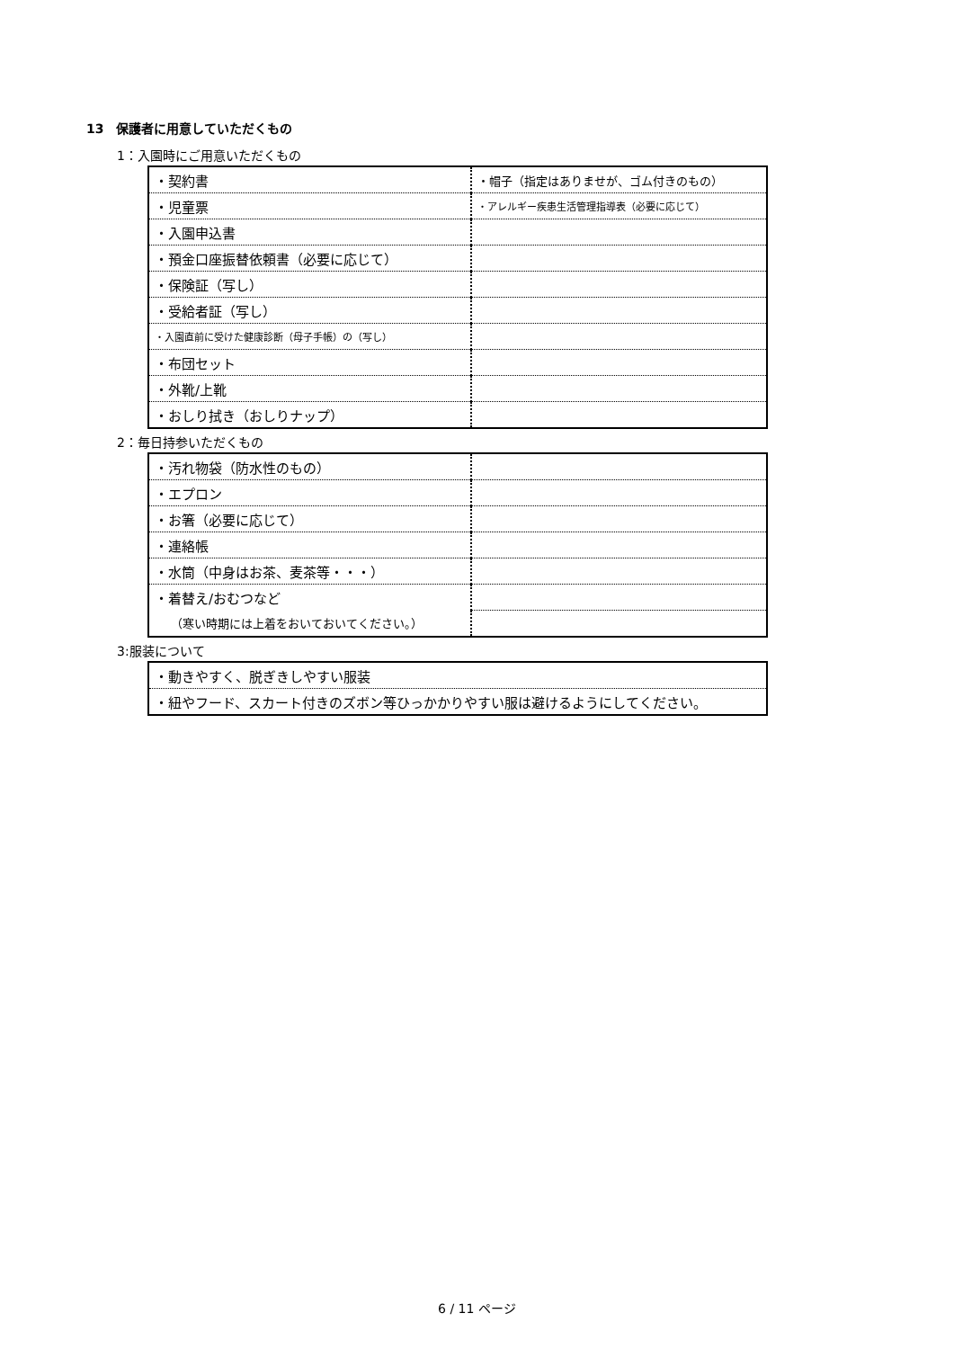13　保護者に用意していただくもの
1：入園時にご用意いただくもの
| ・契約書 | ・帽子（指定はありませが、ゴム付きのもの） |
| ・児童票 | ・アレルギー疾患生活管理指導表（必要に応じて） |
| ・入園申込書 | |
| ・預金口座振替依頼書（必要に応じて） | |
| ・保険証（写し） | |
| ・受給者証（写し） | |
| ・入園直前に受けた健康診断（母子手帳）の（写し） | |
| ・布団セット | |
| ・外靴/上靴 | |
| ・おしり拭き（おしりナップ） | |
2：毎日持参いただくもの
| ・汚れ物袋（防水性のもの） | |
| ・エプロン | |
| ・お箸（必要に応じて） | |
| ・連絡帳 | |
| ・水筒（中身はお茶、麦茶等・・・） | |
| ・着替え/おむつなど | |
| （寒い時期には上着をおいておいてください。） | |
3:服装について
| ・動きやすく、脱ぎきしやすい服装 |
| ・紐やフード、スカート付きのズボン等ひっかかりやすい服は避けるようにしてください。 |
6 / 11 ページ